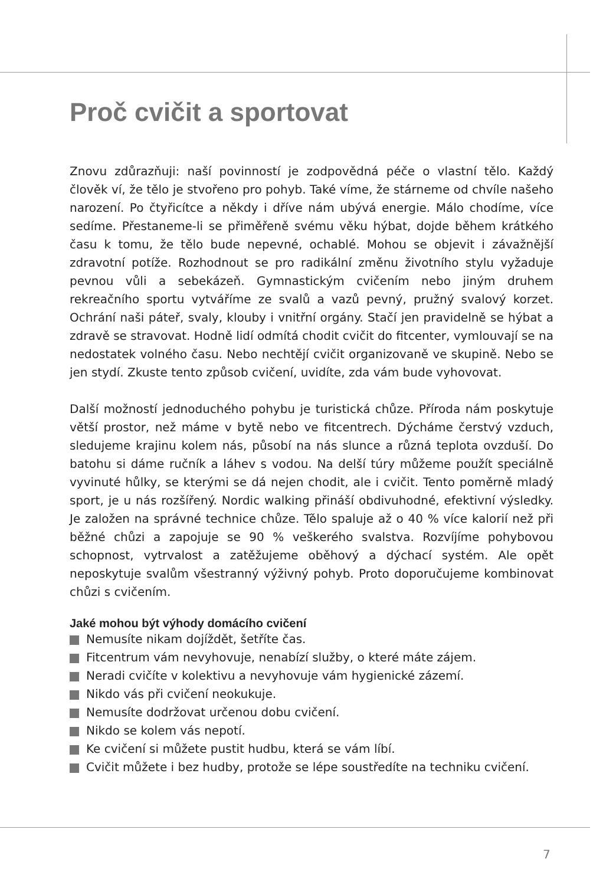Proč cvičit a sportovat
Znovu zdůrazňuji: naší povinností je zodpovědná péče o vlastní tělo. Každý člověk ví, že tělo je stvořeno pro pohyb. Také víme, že stárneme od chvíle našeho narození. Po čtyřicítce a někdy i dříve nám ubývá energie. Málo chodíme, více sedíme. Přestaneme-li se přiměřeně svému věku hýbat, dojde během krátkého času k tomu, že tělo bude nepevné, ochablé. Mohou se objevit i závažnější zdravotní potíže. Rozhodnout se pro radikální změnu životního stylu vyžaduje pevnou vůli a sebekázeň. Gymnastickým cvičením nebo jiným druhem rekreačního sportu vytváříme ze svalů a vazů pevný, pružný svalový korzet. Ochrání naši páteř, svaly, klouby i vnitřní orgány. Stačí jen pravidelně se hýbat a zdravě se stravovat. Hodně lidí odmítá chodit cvičit do fitcenter, vymlouvají se na nedostatek volného času. Nebo nechtějí cvičit organizovaně ve skupině. Nebo se jen stydí. Zkuste tento způsob cvičení, uvidíte, zda vám bude vyhovovat.
Další možností jednoduchého pohybu je turistická chůze. Příroda nám poskytuje větší prostor, než máme v bytě nebo ve fitcentrech. Dýcháme čerstvý vzduch, sledujeme krajinu kolem nás, působí na nás slunce a různá teplota ovzduší. Do batohu si dáme ručník a láhev s vodou. Na delší túry můžeme použít speciálně vyvinuté hůlky, se kterými se dá nejen chodit, ale i cvičit. Tento poměrně mladý sport, je u nás rozšířený. Nordic walking přináší obdivuhodné, efektivní výsledky. Je založen na správné technice chůze. Tělo spaluje až o 40 % více kalorií než při běžné chůzi a zapojuje se 90 % veškerého svalstva. Rozvíjíme pohybovou schopnost, vytrvalost a zatěžujeme oběhový a dýchací systém. Ale opět neposkytuje svalům všestranný výživný pohyb. Proto doporučujeme kombinovat chůzi s cvičením.
Jaké mohou být výhody domácího cvičení
Nemusíte nikam dojíždět, šetříte čas.
Fitcentrum vám nevyhovuje, nenabízí služby, o které máte zájem.
Neradi cvičíte v kolektivu a nevyhovuje vám hygienické zázemí.
Nikdo vás při cvičení neokukuje.
Nemusíte dodržovat určenou dobu cvičení.
Nikdo se kolem vás nepotí.
Ke cvičení si můžete pustit hudbu, která se vám líbí.
Cvičit můžete i bez hudby, protože se lépe soustředíte na techniku cvičení.
7